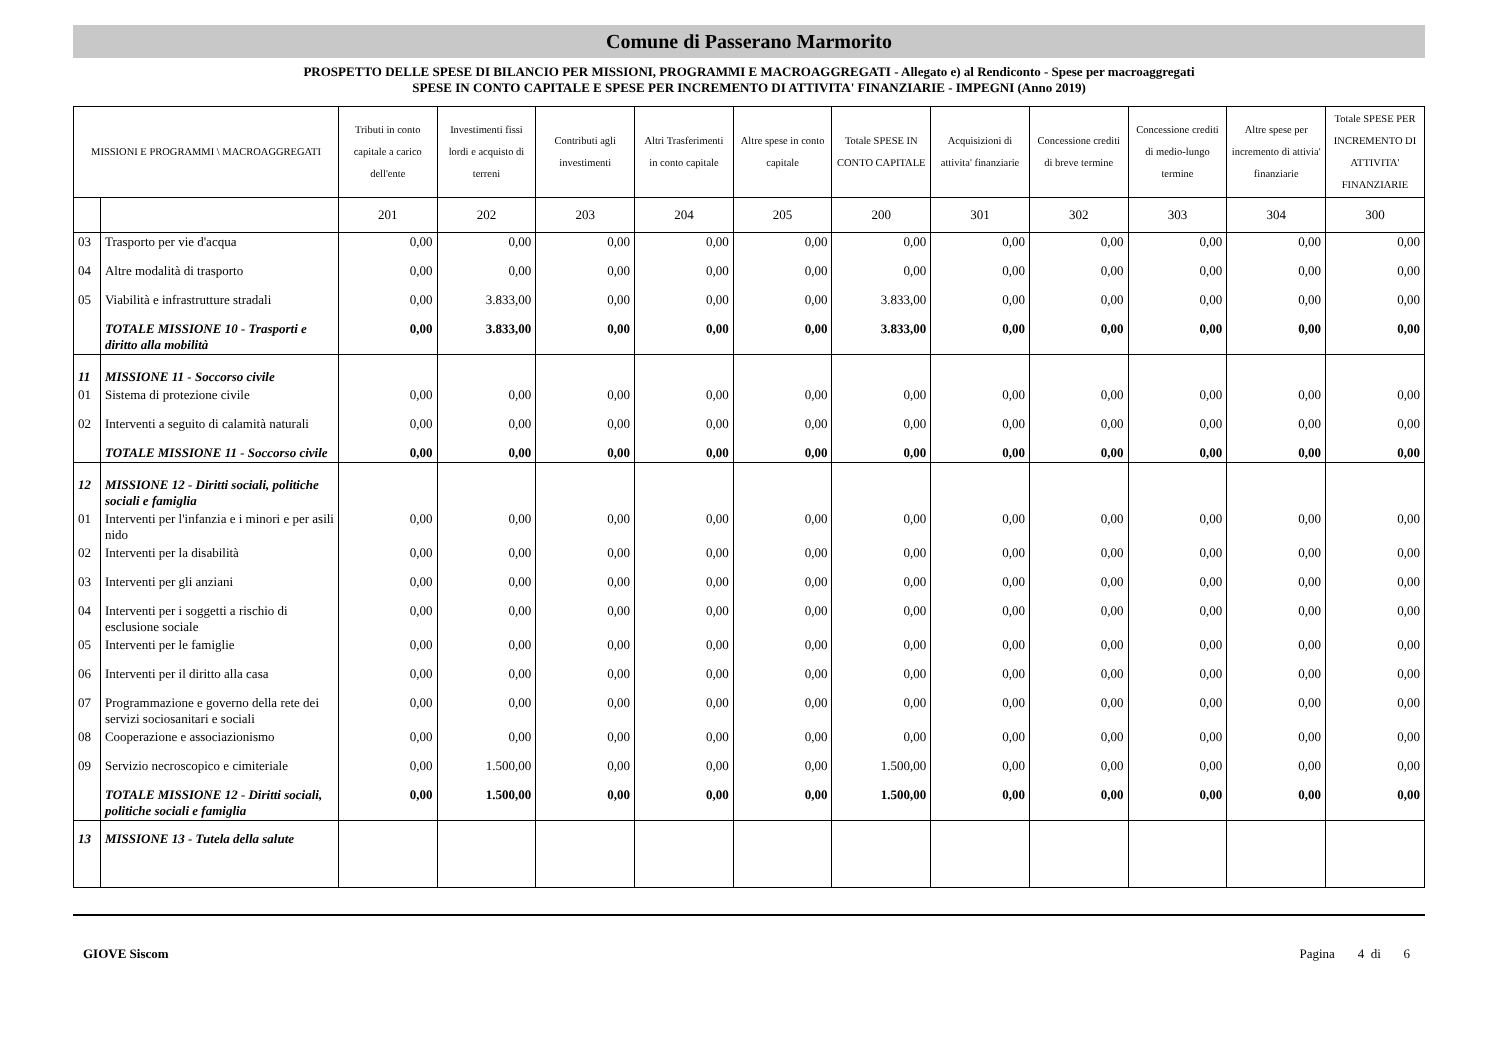Comune di Passerano Marmorito
PROSPETTO DELLE SPESE DI BILANCIO PER MISSIONI, PROGRAMMI E MACROAGGREGATI - Allegato e) al Rendiconto - Spese per macroaggregati
SPESE IN CONTO CAPITALE E SPESE PER INCREMENTO DI ATTIVITA' FINANZIARIE - IMPEGNI (Anno 2019)
| MISSIONI E PROGRAMMI \ MACROAGGREGATI | | Tributi in conto capitale a carico dell'ente | Investimenti fissi lordi e acquisto di terreni | Contributi agli investimenti | Altri Trasferimenti in conto capitale | Altre spese in conto capitale | Totale SPESE IN CONTO CAPITALE | Acquisizioni di attivita' finanziarie | Concessione crediti di breve termine | Concessione crediti di medio-lungo termine | Altre spese per incremento di attivia' finanziarie | Totale SPESE PER INCREMENTO DI ATTIVITA' FINANZIARIE |
| --- | --- | --- | --- | --- | --- | --- | --- | --- | --- | --- | --- | --- |
| | | 201 | 202 | 203 | 204 | 205 | 200 | 301 | 302 | 303 | 304 | 300 |
| 03 | Trasporto per vie d'acqua | 0,00 | 0,00 | 0,00 | 0,00 | 0,00 | 0,00 | 0,00 | 0,00 | 0,00 | 0,00 | 0,00 |
| 04 | Altre modalità di trasporto | 0,00 | 0,00 | 0,00 | 0,00 | 0,00 | 0,00 | 0,00 | 0,00 | 0,00 | 0,00 | 0,00 |
| 05 | Viabilità e infrastrutture stradali | 0,00 | 3.833,00 | 0,00 | 0,00 | 0,00 | 3.833,00 | 0,00 | 0,00 | 0,00 | 0,00 | 0,00 |
| | TOTALE MISSIONE 10 - Trasporti e diritto alla mobilità | 0,00 | 3.833,00 | 0,00 | 0,00 | 0,00 | 3.833,00 | 0,00 | 0,00 | 0,00 | 0,00 | 0,00 |
| 11 | MISSIONE 11 - Soccorso civile | | | | | | | | | | | |
| 01 | Sistema di protezione civile | 0,00 | 0,00 | 0,00 | 0,00 | 0,00 | 0,00 | 0,00 | 0,00 | 0,00 | 0,00 | 0,00 |
| 02 | Interventi a seguito di calamità naturali | 0,00 | 0,00 | 0,00 | 0,00 | 0,00 | 0,00 | 0,00 | 0,00 | 0,00 | 0,00 | 0,00 |
| | TOTALE MISSIONE 11 - Soccorso civile | 0,00 | 0,00 | 0,00 | 0,00 | 0,00 | 0,00 | 0,00 | 0,00 | 0,00 | 0,00 | 0,00 |
| 12 | MISSIONE 12 - Diritti sociali, politiche sociali e famiglia | | | | | | | | | | | |
| 01 | Interventi per l'infanzia e i minori e per asili nido | 0,00 | 0,00 | 0,00 | 0,00 | 0,00 | 0,00 | 0,00 | 0,00 | 0,00 | 0,00 | 0,00 |
| 02 | Interventi per la disabilità | 0,00 | 0,00 | 0,00 | 0,00 | 0,00 | 0,00 | 0,00 | 0,00 | 0,00 | 0,00 | 0,00 |
| 03 | Interventi per gli anziani | 0,00 | 0,00 | 0,00 | 0,00 | 0,00 | 0,00 | 0,00 | 0,00 | 0,00 | 0,00 | 0,00 |
| 04 | Interventi per i soggetti a rischio di esclusione sociale | 0,00 | 0,00 | 0,00 | 0,00 | 0,00 | 0,00 | 0,00 | 0,00 | 0,00 | 0,00 | 0,00 |
| 05 | Interventi per le famiglie | 0,00 | 0,00 | 0,00 | 0,00 | 0,00 | 0,00 | 0,00 | 0,00 | 0,00 | 0,00 | 0,00 |
| 06 | Interventi per il diritto alla casa | 0,00 | 0,00 | 0,00 | 0,00 | 0,00 | 0,00 | 0,00 | 0,00 | 0,00 | 0,00 | 0,00 |
| 07 | Programmazione e governo della rete dei servizi sociosanitari e sociali | 0,00 | 0,00 | 0,00 | 0,00 | 0,00 | 0,00 | 0,00 | 0,00 | 0,00 | 0,00 | 0,00 |
| 08 | Cooperazione e associazionismo | 0,00 | 0,00 | 0,00 | 0,00 | 0,00 | 0,00 | 0,00 | 0,00 | 0,00 | 0,00 | 0,00 |
| 09 | Servizio necroscopico e cimiteriale | 0,00 | 1.500,00 | 0,00 | 0,00 | 0,00 | 1.500,00 | 0,00 | 0,00 | 0,00 | 0,00 | 0,00 |
| | TOTALE MISSIONE 12 - Diritti sociali, politiche sociali e famiglia | 0,00 | 1.500,00 | 0,00 | 0,00 | 0,00 | 1.500,00 | 0,00 | 0,00 | 0,00 | 0,00 | 0,00 |
| 13 | MISSIONE 13 - Tutela della salute | | | | | | | | | | | |
GIOVE Siscom Pagina 4 di 6